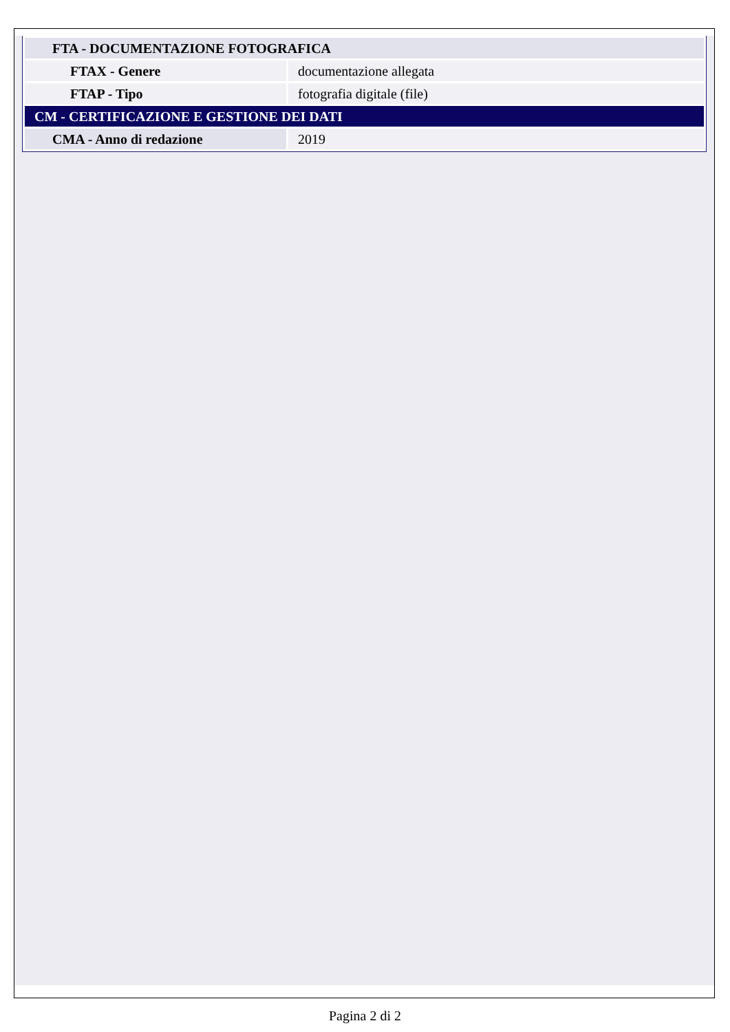| FTA - DOCUMENTAZIONE FOTOGRAFICA | |
| FTAX - Genere | documentazione allegata |
| FTAP - Tipo | fotografia digitale (file) |
| CM - CERTIFICAZIONE E GESTIONE DEI DATI | |
| CMA - Anno di redazione | 2019 |
Pagina 2 di 2